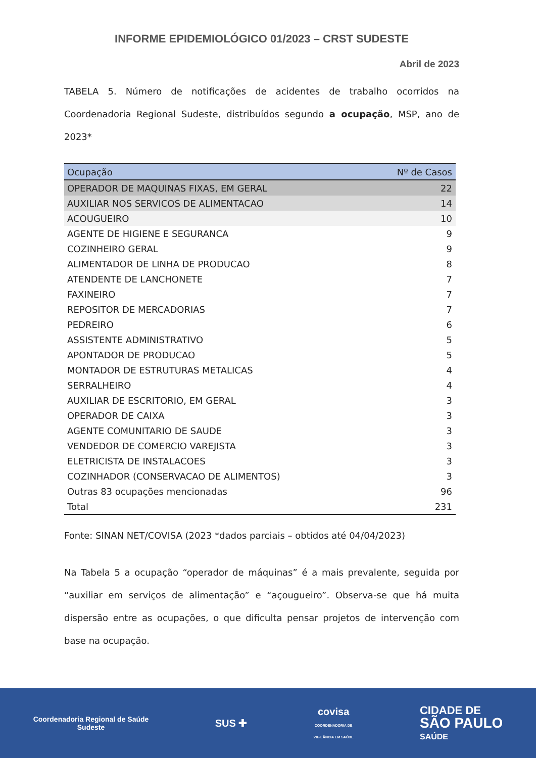INFORME EPIDEMIOLÓGICO 01/2023 – CRST SUDESTE
Abril de 2023
TABELA 5. Número de notificações de acidentes de trabalho ocorridos na Coordenadoria Regional Sudeste, distribuídos segundo a ocupação, MSP, ano de 2023*
| Ocupação | Nº de Casos |
| --- | --- |
| OPERADOR DE MAQUINAS FIXAS, EM GERAL | 22 |
| AUXILIAR NOS SERVICOS DE ALIMENTACAO | 14 |
| ACOUGUEIRO | 10 |
| AGENTE DE HIGIENE E SEGURANCA | 9 |
| COZINHEIRO GERAL | 9 |
| ALIMENTADOR DE LINHA DE PRODUCAO | 8 |
| ATENDENTE DE LANCHONETE | 7 |
| FAXINEIRO | 7 |
| REPOSITOR DE MERCADORIAS | 7 |
| PEDREIRO | 6 |
| ASSISTENTE ADMINISTRATIVO | 5 |
| APONTADOR DE PRODUCAO | 5 |
| MONTADOR DE ESTRUTURAS METALICAS | 4 |
| SERRALHEIRO | 4 |
| AUXILIAR DE ESCRITORIO, EM GERAL | 3 |
| OPERADOR DE CAIXA | 3 |
| AGENTE COMUNITARIO DE SAUDE | 3 |
| VENDEDOR DE COMERCIO VAREJISTA | 3 |
| ELETRICISTA DE INSTALACOES | 3 |
| COZINHADOR (CONSERVACAO DE ALIMENTOS) | 3 |
| Outras 83 ocupações mencionadas | 96 |
| Total | 231 |
Fonte: SINAN NET/COVISA (2023 *dados parciais – obtidos até 04/04/2023)
Na Tabela 5 a ocupação “operador de máquinas” é a mais prevalente, seguida por “auxiliar em serviços de alimentação” e “açougueiro”. Observa-se que há muita dispersão entre as ocupações, o que dificulta pensar projetos de intervenção com base na ocupação.
Coordenadoria Regional de Saúde
Sudeste
SUS ✚
covisa
COORDENADORIA DE
VIGILÂNCIA EM SAÚDE
CIDADE DE
SÃO PAULO
SAÚDE